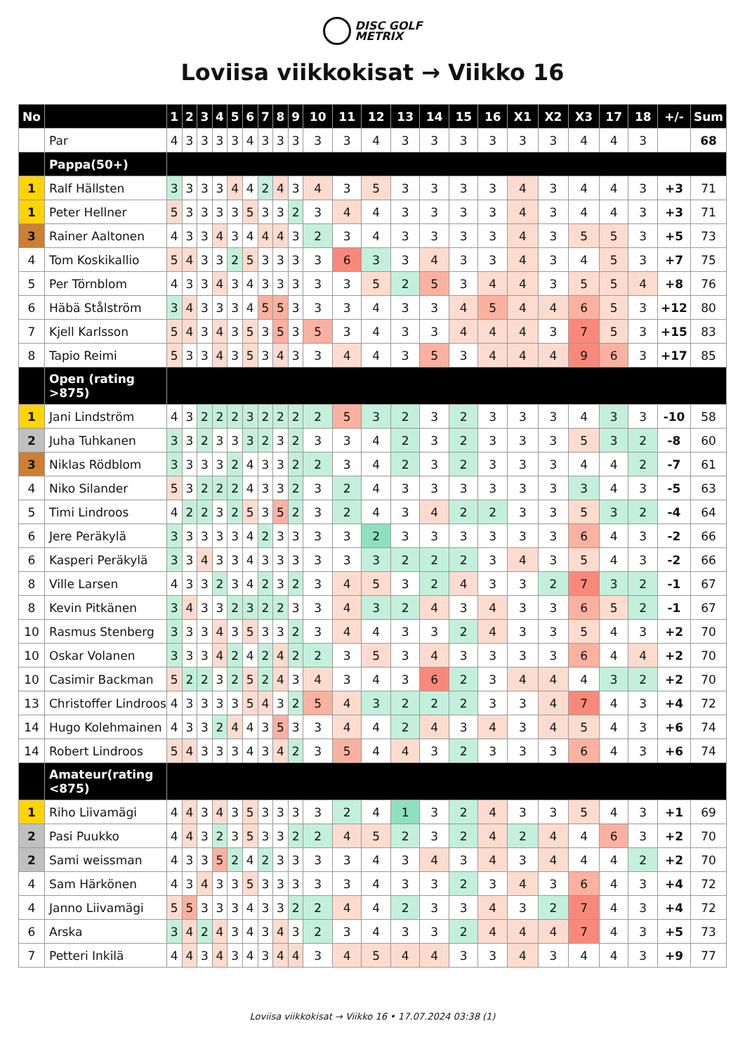DISC GOLF
METRIX
Loviisa viikkokisat → Viikko 16
| No | | 1 | 2 | 3 | 4 | 5 | 6 | 7 | 8 | 9 | 10 | 11 | 12 | 13 | 14 | 15 | 16 | X1 | X2 | X3 | 17 | 18 | +/- | Sum |
| --- | --- | --- | --- | --- | --- | --- | --- | --- | --- | --- | --- | --- | --- | --- | --- | --- | --- | --- | --- | --- | --- | --- | --- | --- |
| | Par | 4 | 3 | 3 | 3 | 3 | 4 | 3 | 3 | 3 | 3 | 3 | 4 | 3 | 3 | 3 | 3 | 3 | 3 | 4 | 4 | 3 | | 68 |
| | Pappa(50+) | | | | | | | | | | | | | | | | | | | | | | | |
| 1 | Ralf Hällsten | 3 | 3 | 3 | 3 | 4 | 4 | 2 | 4 | 3 | 4 | 3 | 5 | 3 | 3 | 3 | 3 | 4 | 3 | 4 | 4 | 3 | +3 | 71 |
| 1 | Peter Hellner | 5 | 3 | 3 | 3 | 3 | 5 | 3 | 3 | 2 | 3 | 4 | 4 | 3 | 3 | 3 | 3 | 4 | 3 | 4 | 4 | 3 | +3 | 71 |
| 3 | Rainer Aaltonen | 4 | 3 | 3 | 4 | 3 | 4 | 4 | 4 | 3 | 2 | 3 | 4 | 3 | 3 | 3 | 3 | 4 | 3 | 5 | 5 | 3 | +5 | 73 |
| 4 | Tom Koskikallio | 5 | 4 | 3 | 3 | 2 | 5 | 3 | 3 | 3 | 3 | 6 | 3 | 3 | 4 | 3 | 3 | 4 | 3 | 4 | 5 | 3 | +7 | 75 |
| 5 | Per Törnblom | 4 | 3 | 3 | 4 | 3 | 4 | 3 | 3 | 3 | 3 | 3 | 5 | 2 | 5 | 3 | 4 | 4 | 3 | 5 | 5 | 4 | +8 | 76 |
| 6 | Häbä Stålström | 3 | 4 | 3 | 3 | 3 | 4 | 5 | 5 | 3 | 3 | 3 | 4 | 3 | 3 | 4 | 5 | 4 | 4 | 6 | 5 | 3 | +12 | 80 |
| 7 | Kjell Karlsson | 5 | 4 | 3 | 4 | 3 | 5 | 3 | 5 | 3 | 5 | 3 | 4 | 3 | 3 | 4 | 4 | 4 | 3 | 7 | 5 | 3 | +15 | 83 |
| 8 | Tapio Reimi | 5 | 3 | 3 | 4 | 3 | 5 | 3 | 4 | 3 | 3 | 4 | 4 | 3 | 5 | 3 | 4 | 4 | 4 | 9 | 6 | 3 | +17 | 85 |
| | Open (rating >875) | | | | | | | | | | | | | | | | | | | | | | | |
| 1 | Jani Lindström | 4 | 3 | 2 | 2 | 2 | 3 | 2 | 2 | 2 | 2 | 5 | 3 | 2 | 3 | 2 | 3 | 3 | 3 | 4 | 3 | 3 | -10 | 58 |
| 2 | Juha Tuhkanen | 3 | 3 | 2 | 3 | 3 | 3 | 2 | 3 | 2 | 3 | 3 | 4 | 2 | 3 | 2 | 3 | 3 | 3 | 5 | 3 | 2 | -8 | 60 |
| 3 | Niklas Rödblom | 3 | 3 | 3 | 3 | 2 | 4 | 3 | 3 | 2 | 2 | 3 | 4 | 2 | 3 | 2 | 3 | 3 | 3 | 4 | 4 | 2 | -7 | 61 |
| 4 | Niko Silander | 5 | 3 | 2 | 2 | 2 | 4 | 3 | 3 | 2 | 3 | 2 | 4 | 3 | 3 | 3 | 3 | 3 | 3 | 3 | 4 | 3 | -5 | 63 |
| 5 | Timi Lindroos | 4 | 2 | 2 | 3 | 2 | 5 | 3 | 5 | 2 | 3 | 2 | 4 | 3 | 4 | 2 | 2 | 3 | 3 | 5 | 3 | 2 | -4 | 64 |
| 6 | Jere Peräkylä | 3 | 3 | 3 | 3 | 3 | 4 | 2 | 3 | 3 | 3 | 3 | 2 | 3 | 3 | 3 | 3 | 3 | 3 | 6 | 4 | 3 | -2 | 66 |
| 6 | Kasperi Peräkylä | 3 | 3 | 4 | 3 | 3 | 4 | 3 | 3 | 3 | 3 | 3 | 3 | 2 | 2 | 2 | 3 | 4 | 3 | 5 | 4 | 3 | -2 | 66 |
| 8 | Ville Larsen | 4 | 3 | 3 | 2 | 3 | 4 | 2 | 3 | 2 | 3 | 4 | 5 | 3 | 2 | 4 | 3 | 3 | 2 | 7 | 3 | 2 | -1 | 67 |
| 8 | Kevin Pitkänen | 3 | 4 | 3 | 3 | 2 | 3 | 2 | 2 | 3 | 3 | 4 | 3 | 2 | 4 | 3 | 4 | 3 | 3 | 6 | 5 | 2 | -1 | 67 |
| 10 | Rasmus Stenberg | 3 | 3 | 3 | 4 | 3 | 5 | 3 | 3 | 2 | 3 | 4 | 4 | 3 | 3 | 2 | 4 | 3 | 3 | 5 | 4 | 3 | +2 | 70 |
| 10 | Oskar Volanen | 3 | 3 | 3 | 4 | 2 | 4 | 2 | 4 | 2 | 2 | 3 | 5 | 3 | 4 | 3 | 3 | 3 | 3 | 6 | 4 | 4 | +2 | 70 |
| 10 | Casimir Backman | 5 | 2 | 2 | 3 | 2 | 5 | 2 | 4 | 3 | 4 | 3 | 4 | 3 | 6 | 2 | 3 | 4 | 4 | 4 | 3 | 2 | +2 | 70 |
| 13 | Christoffer Lindroos | 4 | 3 | 3 | 3 | 3 | 5 | 4 | 3 | 2 | 5 | 4 | 3 | 2 | 2 | 2 | 3 | 3 | 4 | 7 | 4 | 3 | +4 | 72 |
| 14 | Hugo Kolehmainen | 4 | 3 | 3 | 2 | 4 | 4 | 3 | 5 | 3 | 3 | 4 | 4 | 2 | 4 | 3 | 4 | 3 | 4 | 5 | 4 | 3 | +6 | 74 |
| 14 | Robert Lindroos | 5 | 4 | 3 | 3 | 3 | 4 | 3 | 4 | 2 | 3 | 5 | 4 | 4 | 3 | 2 | 3 | 3 | 3 | 6 | 4 | 3 | +6 | 74 |
| | Amateur(rating <875) | | | | | | | | | | | | | | | | | | | | | | | |
| 1 | Riho Liivamägi | 4 | 4 | 3 | 4 | 3 | 5 | 3 | 3 | 3 | 3 | 2 | 4 | 1 | 3 | 2 | 4 | 3 | 3 | 5 | 4 | 3 | +1 | 69 |
| 2 | Pasi Puukko | 4 | 4 | 3 | 2 | 3 | 5 | 3 | 3 | 2 | 2 | 4 | 5 | 2 | 3 | 2 | 4 | 2 | 4 | 4 | 6 | 3 | +2 | 70 |
| 2 | Sami weissman | 4 | 3 | 3 | 5 | 2 | 4 | 2 | 3 | 3 | 3 | 3 | 4 | 3 | 4 | 3 | 4 | 3 | 4 | 4 | 4 | 2 | +2 | 70 |
| 4 | Sam Härkönen | 4 | 3 | 4 | 3 | 3 | 5 | 3 | 3 | 3 | 3 | 3 | 4 | 3 | 3 | 2 | 3 | 4 | 3 | 6 | 4 | 3 | +4 | 72 |
| 4 | Janno Liivamägi | 5 | 5 | 3 | 3 | 3 | 4 | 3 | 3 | 2 | 2 | 4 | 4 | 2 | 3 | 3 | 4 | 3 | 2 | 7 | 4 | 3 | +4 | 72 |
| 6 | Arska | 3 | 4 | 2 | 4 | 3 | 4 | 3 | 4 | 3 | 2 | 3 | 4 | 3 | 3 | 2 | 4 | 4 | 4 | 7 | 4 | 3 | +5 | 73 |
| 7 | Petteri Inkilä | 4 | 4 | 3 | 4 | 3 | 4 | 3 | 4 | 4 | 3 | 4 | 5 | 4 | 4 | 3 | 3 | 4 | 3 | 4 | 4 | 3 | +9 | 77 |
Loviisa viikkokisat → Viikko 16 • 17.07.2024 03:38 (1)